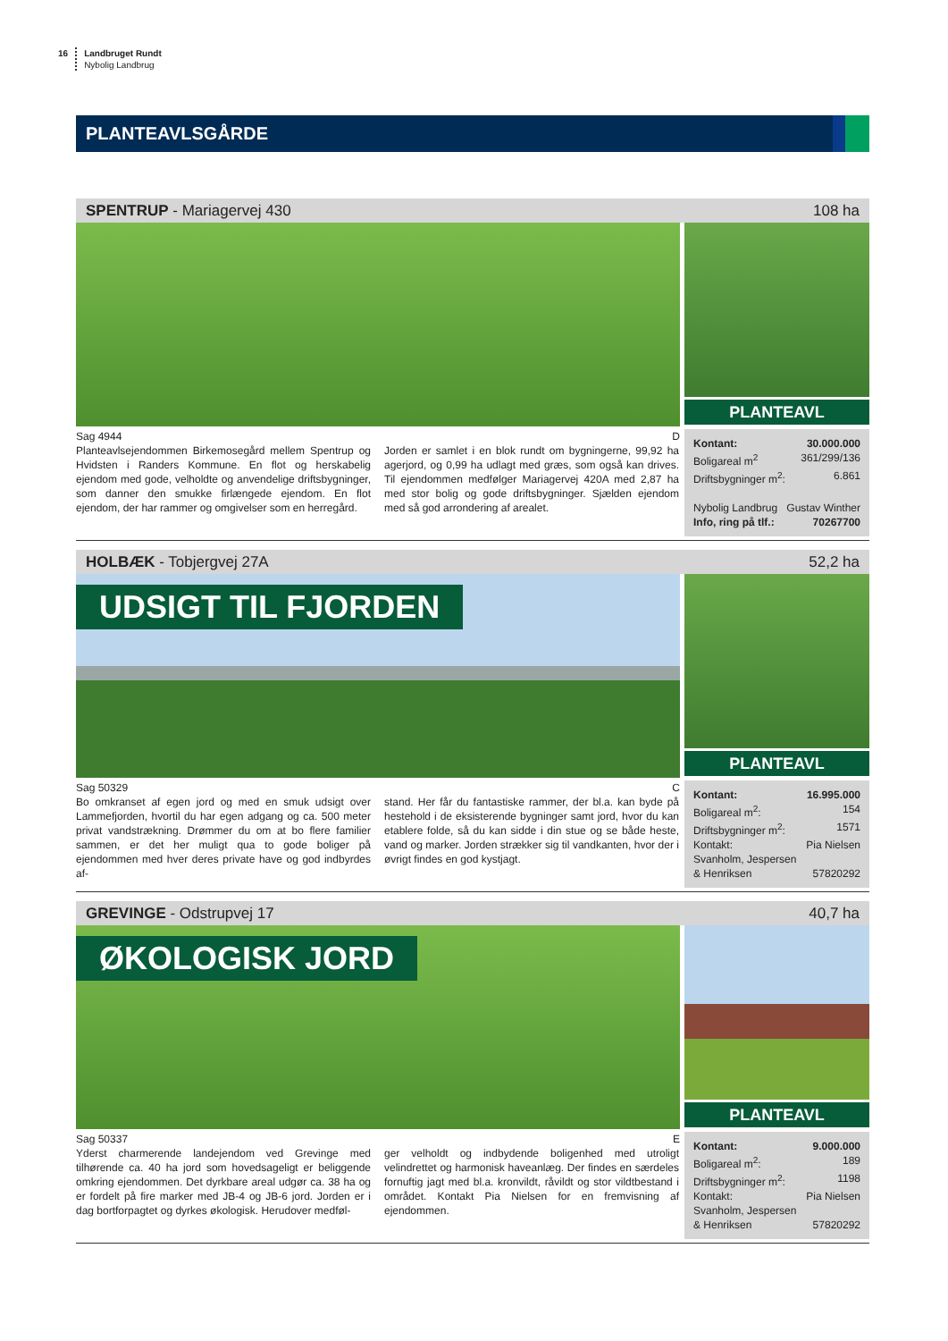16 Landbruget Rundt
Nybolig Landbrug
PLANTEAVLSGÅRDE
SPENTRUP - Mariagervej 430 108 ha
PLANTEAVL
Sag 4944 D
Planteavlsejendommen Birkemosegård mellem Spentrup og Hvidsten i Randers Kommune. En flot og herskabelig ejendom med gode, velholdte og anvendelige driftsbygninger, som danner den smukke firlængede ejendom. En flot ejendom, der har rammer og omgivelser som en herregård.
Jorden er samlet i en blok rundt om bygningerne, 99,92 ha agerjord, og 0,99 ha udlagt med græs, som også kan drives. Til ejendommen medfølger Mariagervej 420A med 2,87 ha med stor bolig og gode driftsbygninger. Sjælden ejendom med så god arrondering af arealet.
Kontant: 30.000.000
Boligareal m<sup>2</sup> 361/299/136
Driftsbygninger m<sup>2</sup>: 6.861
Nybolig Landbrug Gustav Winther
Info, ring på tlf.: 70267700
HOLBÆK - Tobjergvej 27A 52,2 ha
UDSIGT TIL FJORDEN
PLANTEAVL
Sag 50329 C
Bo omkranset af egen jord og med en smuk udsigt over Lammefjorden, hvortil du har egen adgang og ca. 500 meter privat vandstrækning. Drømmer du om at bo flere familier sammen, er det her muligt qua to gode boliger på ejendommen med hver deres private have og god indbyrdes af-
stand. Her får du fantastiske rammer, der bl.a. kan byde på hestehold i de eksisterende bygninger samt jord, hvor du kan etablere folde, så du kan sidde i din stue og se både heste, vand og marker. Jorden strækker sig til vandkanten, hvor der i øvrigt findes en god kystjagt.
Kontant: 16.995.000
Boligareal m<sup>2</sup>: 154
Driftsbygninger m<sup>2</sup>: 1571
Kontakt: Pia Nielsen
Svanholm, Jespersen
& Henriksen 57820292
GREVINGE - Odstrupvej 17 40,7 ha
ØKOLOGISK JORD
PLANTEAVL
Sag 50337 E
Yderst charmerende landejendom ved Grevinge med tilhørende ca. 40 ha jord som hovedsageligt er beliggende omkring ejendommen. Det dyrkbare areal udgør ca. 38 ha og er fordelt på fire marker med JB-4 og JB-6 jord. Jorden er i dag bortforpagtet og dyrkes økologisk. Herudover medføl-
ger velholdt og indbydende boligenhed med utroligt velindrettet og harmonisk haveanlæg. Der findes en særdeles fornuftig jagt med bl.a. kronvildt, råvildt og stor vildtbestand i området. Kontakt Pia Nielsen for en fremvisning af ejendommen.
Kontant: 9.000.000
Boligareal m<sup>2</sup>: 189
Driftsbygninger m<sup>2</sup>: 1198
Kontakt: Pia Nielsen
Svanholm, Jespersen
& Henriksen 57820292